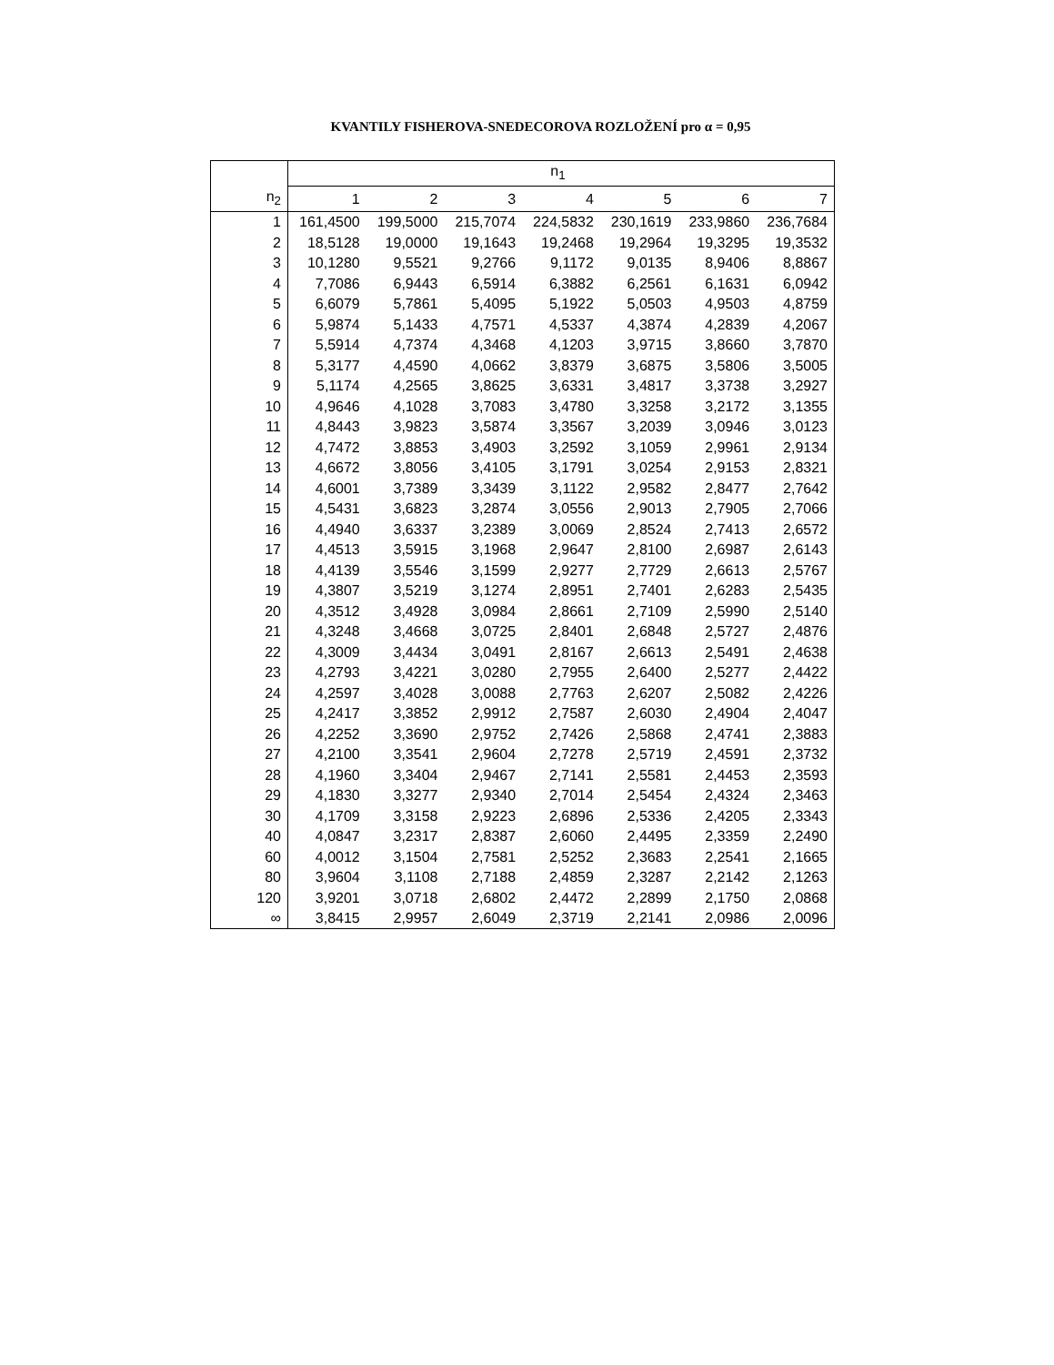KVANTILY FISHEROVA-SNEDECOROVA ROZLOŽENÍ pro α = 0,95
| | n<sub>1</sub> | | | | | | |
| --- | --- | --- | --- | --- | --- | --- | --- |
| n<sub>2</sub> | 1 | 2 | 3 | 4 | 5 | 6 | 7 |
| 1 | 161,4500 | 199,5000 | 215,7074 | 224,5832 | 230,1619 | 233,9860 | 236,7684 |
| 2 | 18,5128 | 19,0000 | 19,1643 | 19,2468 | 19,2964 | 19,3295 | 19,3532 |
| 3 | 10,1280 | 9,5521 | 9,2766 | 9,1172 | 9,0135 | 8,9406 | 8,8867 |
| 4 | 7,7086 | 6,9443 | 6,5914 | 6,3882 | 6,2561 | 6,1631 | 6,0942 |
| 5 | 6,6079 | 5,7861 | 5,4095 | 5,1922 | 5,0503 | 4,9503 | 4,8759 |
| 6 | 5,9874 | 5,1433 | 4,7571 | 4,5337 | 4,3874 | 4,2839 | 4,2067 |
| 7 | 5,5914 | 4,7374 | 4,3468 | 4,1203 | 3,9715 | 3,8660 | 3,7870 |
| 8 | 5,3177 | 4,4590 | 4,0662 | 3,8379 | 3,6875 | 3,5806 | 3,5005 |
| 9 | 5,1174 | 4,2565 | 3,8625 | 3,6331 | 3,4817 | 3,3738 | 3,2927 |
| 10 | 4,9646 | 4,1028 | 3,7083 | 3,4780 | 3,3258 | 3,2172 | 3,1355 |
| 11 | 4,8443 | 3,9823 | 3,5874 | 3,3567 | 3,2039 | 3,0946 | 3,0123 |
| 12 | 4,7472 | 3,8853 | 3,4903 | 3,2592 | 3,1059 | 2,9961 | 2,9134 |
| 13 | 4,6672 | 3,8056 | 3,4105 | 3,1791 | 3,0254 | 2,9153 | 2,8321 |
| 14 | 4,6001 | 3,7389 | 3,3439 | 3,1122 | 2,9582 | 2,8477 | 2,7642 |
| 15 | 4,5431 | 3,6823 | 3,2874 | 3,0556 | 2,9013 | 2,7905 | 2,7066 |
| 16 | 4,4940 | 3,6337 | 3,2389 | 3,0069 | 2,8524 | 2,7413 | 2,6572 |
| 17 | 4,4513 | 3,5915 | 3,1968 | 2,9647 | 2,8100 | 2,6987 | 2,6143 |
| 18 | 4,4139 | 3,5546 | 3,1599 | 2,9277 | 2,7729 | 2,6613 | 2,5767 |
| 19 | 4,3807 | 3,5219 | 3,1274 | 2,8951 | 2,7401 | 2,6283 | 2,5435 |
| 20 | 4,3512 | 3,4928 | 3,0984 | 2,8661 | 2,7109 | 2,5990 | 2,5140 |
| 21 | 4,3248 | 3,4668 | 3,0725 | 2,8401 | 2,6848 | 2,5727 | 2,4876 |
| 22 | 4,3009 | 3,4434 | 3,0491 | 2,8167 | 2,6613 | 2,5491 | 2,4638 |
| 23 | 4,2793 | 3,4221 | 3,0280 | 2,7955 | 2,6400 | 2,5277 | 2,4422 |
| 24 | 4,2597 | 3,4028 | 3,0088 | 2,7763 | 2,6207 | 2,5082 | 2,4226 |
| 25 | 4,2417 | 3,3852 | 2,9912 | 2,7587 | 2,6030 | 2,4904 | 2,4047 |
| 26 | 4,2252 | 3,3690 | 2,9752 | 2,7426 | 2,5868 | 2,4741 | 2,3883 |
| 27 | 4,2100 | 3,3541 | 2,9604 | 2,7278 | 2,5719 | 2,4591 | 2,3732 |
| 28 | 4,1960 | 3,3404 | 2,9467 | 2,7141 | 2,5581 | 2,4453 | 2,3593 |
| 29 | 4,1830 | 3,3277 | 2,9340 | 2,7014 | 2,5454 | 2,4324 | 2,3463 |
| 30 | 4,1709 | 3,3158 | 2,9223 | 2,6896 | 2,5336 | 2,4205 | 2,3343 |
| 40 | 4,0847 | 3,2317 | 2,8387 | 2,6060 | 2,4495 | 2,3359 | 2,2490 |
| 60 | 4,0012 | 3,1504 | 2,7581 | 2,5252 | 2,3683 | 2,2541 | 2,1665 |
| 80 | 3,9604 | 3,1108 | 2,7188 | 2,4859 | 2,3287 | 2,2142 | 2,1263 |
| 120 | 3,9201 | 3,0718 | 2,6802 | 2,4472 | 2,2899 | 2,1750 | 2,0868 |
| ∞ | 3,8415 | 2,9957 | 2,6049 | 2,3719 | 2,2141 | 2,0986 | 2,0096 |